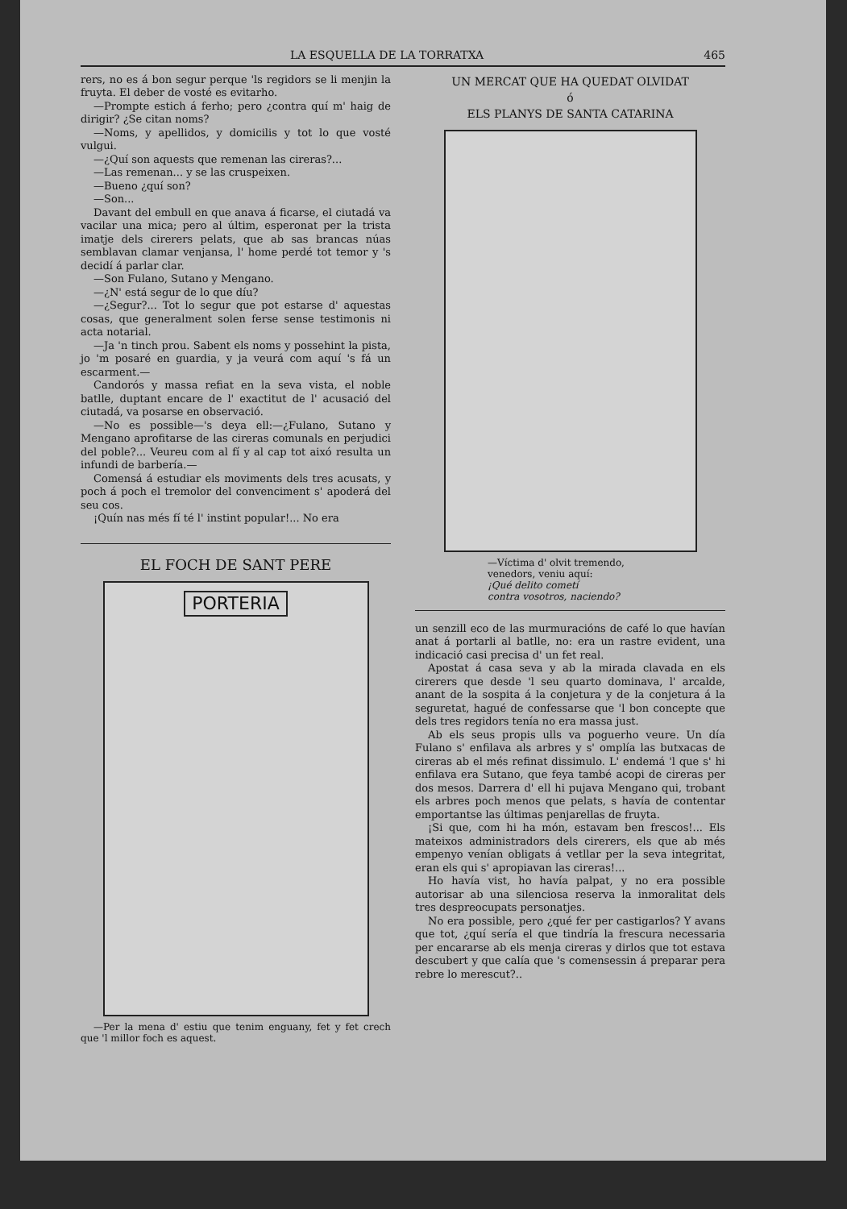LA ESQUELLA DE LA TORRATXA 465
rers, no es á bon segur perque 'ls regidors se li menjin la fruyta. El deber de vosté es evitarho.
—Prompte estich á ferho; pero ¿contra quí m' haig de dirigir? ¿Se citan noms?
—Noms, y apellidos, y domicilis y tot lo que vosté vulgui.
—¿Quí son aquests que remenan las cireras?...
—Las remenan... y se las cruspeixen.
—Bueno ¿quí son?
—Son...
Davant del embull en que anava á ficarse, el ciutadá va vacilar una mica; pero al últim, esperonat per la trista imatje dels cirerers pelats, que ab sas brancas núas semblavan clamar venjansa, l' home perdé tot temor y 's decidí á parlar clar.
—Son Fulano, Sutano y Mengano.
—¿N' está segur de lo que díu?
—¿Segur?... Tot lo segur que pot estarse d' aquestas cosas, que generalment solen ferse sense testimonis ni acta notarial.
—Ja 'n tinch prou. Sabent els noms y possehint la pista, jo 'm posaré en guardia, y ja veurá com aquí 's fá un escarment.—
Candorós y massa refiat en la seva vista, el noble batlle, duptant encare de l' exactitut de l' acusació del ciutadá, va posarse en observació.
—No es possible—'s deya ell:—¿Fulano, Sutano y Mengano aprofitarse de las cireras comunals en perjudici del poble?... Veureu com al fí y al cap tot aixó resulta un infundi de barbería.—
Comensá á estudiar els moviments dels tres acusats, y poch á poch el tremolor del convenciment s' apoderá del seu cos.
¡Quín nas més fí té l' instint popular!... No era
EL FOCH DE SANT PERE
PORTERIA
—Per la mena d' estiu que tenim enguany, fet y fet crech que 'l millor foch es aquest.
UN MERCAT QUE HA QUEDAT OLVIDAT
ó
ELS PLANYS DE SANTA CATARINA
—Víctima d' olvit tremendo,
venedors, veniu aquí:
¡Qué delito cometí
contra vosotros, naciendo?
un senzill eco de las murmuracións de café lo que havían anat á portarli al batlle, no: era un rastre evident, una indicació casi precisa d' un fet real.
Apostat á casa seva y ab la mirada clavada en els cirerers que desde 'l seu quarto dominava, l' arcalde, anant de la sospita á la conjetura y de la conjetura á la seguretat, hagué de confessarse que 'l bon concepte que dels tres regidors tenía no era massa just.
Ab els seus propis ulls va poguerho veure. Un día Fulano s' enfilava als arbres y s' omplía las butxacas de cireras ab el més refinat dissimulo. L' endemá 'l que s' hi enfilava era Sutano, que feya també acopi de cireras per dos mesos. Darrera d' ell hi pujava Mengano qui, trobant els arbres poch menos que pelats, s havía de contentar emportantse las últimas penjarellas de fruyta.
¡Si que, com hi ha món, estavam ben frescos!... Els mateixos administradors dels cirerers, els que ab més empenyo venían obligats á vetllar per la seva integritat, eran els qui s' apropiavan las cireras!...
Ho havía vist, ho havía palpat, y no era possible autorisar ab una silenciosa reserva la inmoralitat dels tres despreocupats personatjes.
No era possible, pero ¿qué fer per castigarlos? Y avans que tot, ¿quí sería el que tindría la frescura necessaria per encararse ab els menja cireras y dirlos que tot estava descubert y que calía que 's comensessin á preparar pera rebre lo merescut?..